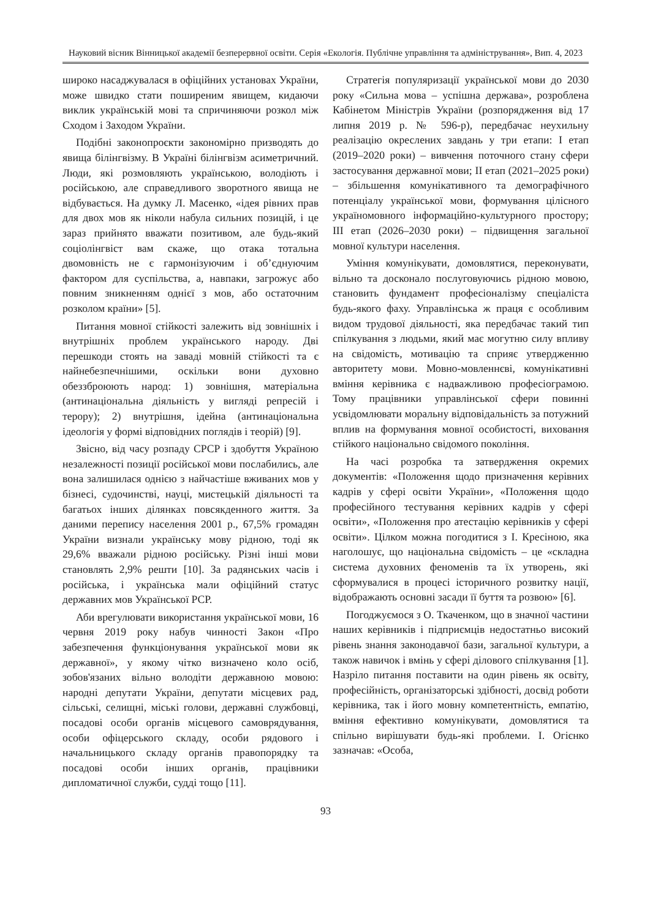Науковий вісник Вінницької академії безперервної освіти. Серія «Екологія. Публічне управління та адміністрування», Вип. 4, 2023
широко насаджувалася в офіційних установах України, може швидко стати поширеним явищем, кидаючи виклик українській мові та спричиняючи розкол між Сходом і Заходом України.
Подібні законопроєкти закономірно призводять до явища білінгвізму. В Україні білінгвізм асиметричний. Люди, які розмовляють українською, володіють і російською, але справедливого зворотного явища не відбувається. На думку Л. Масенко, «ідея рівних прав для двох мов як ніколи набула сильних позицій, і це зараз прийнято вважати позитивом, але будь-який соціолінгвіст вам скаже, що отака тотальна двомовність не є гармонізуючим і об’єднуючим фактором для суспільства, а, навпаки, загрожує або повним зникненням однієї з мов, або остаточним розколом країни» [5].
Питання мовної стійкості залежить від зовнішніх і внутрішніх проблем українського народу. Дві перешкоди стоять на заваді мовній стійкості та є найнебезпечнішими, оскільки вони духовно обеззброюють народ: 1) зовнішня, матеріальна (антинаціональна діяльність у вигляді репресій і терору); 2) внутрішня, ідейна (антинаціональна ідеологія у формі відповідних поглядів і теорій) [9].
Звісно, від часу розпаду СРСР і здобуття Україною незалежності позиції російської мови послабились, але вона залишилася однією з найчастіше вживаних мов у бізнесі, судочинстві, науці, мистецькій діяльності та багатьох інших ділянках повсякденного життя. За даними перепису населення 2001 р., 67,5% громадян України визнали українську мову рідною, тоді як 29,6% вважали рідною російську. Різні інші мови становлять 2,9% решти [10]. За радянських часів і російська, і українська мали офіційний статус державних мов Української РСР.
Аби врегулювати використання української мови, 16 червня 2019 року набув чинності Закон «Про забезпечення функціонування української мови як державної», у якому чітко визначено коло осіб, зобов'язаних вільно володіти державною мовою: народні депутати України, депутати місцевих рад, сільські, селищні, міські голови, державні службовці, посадові особи органів місцевого самоврядування, особи офіцерського складу, особи рядового і начальницького складу органів правопорядку та посадові особи інших органів, працівники дипломатичної служби, судді тощо [11].
Стратегія популяризації української мови до 2030 року «Сильна мова – успішна держава», розроблена Кабінетом Міністрів України (розпорядження від 17 липня 2019 р. № 596-р), передбачає неухильну реалізацію окреслених завдань у три етапи: І етап (2019–2020 роки) – вивчення поточного стану сфери застосування державної мови; ІІ етап (2021–2025 роки) – збільшення комунікативного та демографічного потенціалу української мови, формування цілісного україномовного інформаційно-культурного простору; ІІІ етап (2026–2030 роки) – підвищення загальної мовної культури населення.
Уміння комунікувати, домовлятися, переконувати, вільно та досконало послуговуючись рідною мовою, становить фундамент професіоналізму спеціаліста будь-якого фаху. Управлінська ж праця є особливим видом трудової діяльності, яка передбачає такий тип спілкування з людьми, який має могутню силу впливу на свідомість, мотивацію та сприяє утвердженню авторитету мови. Мовно-мовленнєві, комунікативні вміння керівника є надважливою професіограмою. Тому працівники управлінської сфери повинні усвідомлювати моральну відповідальність за потужний вплив на формування мовної особистості, виховання стійкого національно свідомого покоління.
На часі розробка та затвердження окремих документів: «Положення щодо призначення керівних кадрів у сфері освіти України», «Положення щодо професійного тестування керівних кадрів у сфері освіти», «Положення про атестацію керівників у сфері освіти». Цілком можна погодитися з І. Кресіною, яка наголошує, що національна свідомість – це «складна система духовних феноменів та їх утворень, які сформувалися в процесі історичного розвитку нації, відображають основні засади її буття та розвою» [6].
Погоджуємося з О. Ткаченком, що в значної частини наших керівників і підприємців недостатньо високий рівень знання законодавчої бази, загальної культури, а також навичок і вмінь у сфері ділового спілкування [1]. Назріло питання поставити на один рівень як освіту, професійність, організаторські здібності, досвід роботи керівника, так і його мовну компетентність, емпатію, вміння ефективно комунікувати, домовлятися та спільно вирішувати будь-які проблеми. І. Огієнко зазначав: «Особа,
93